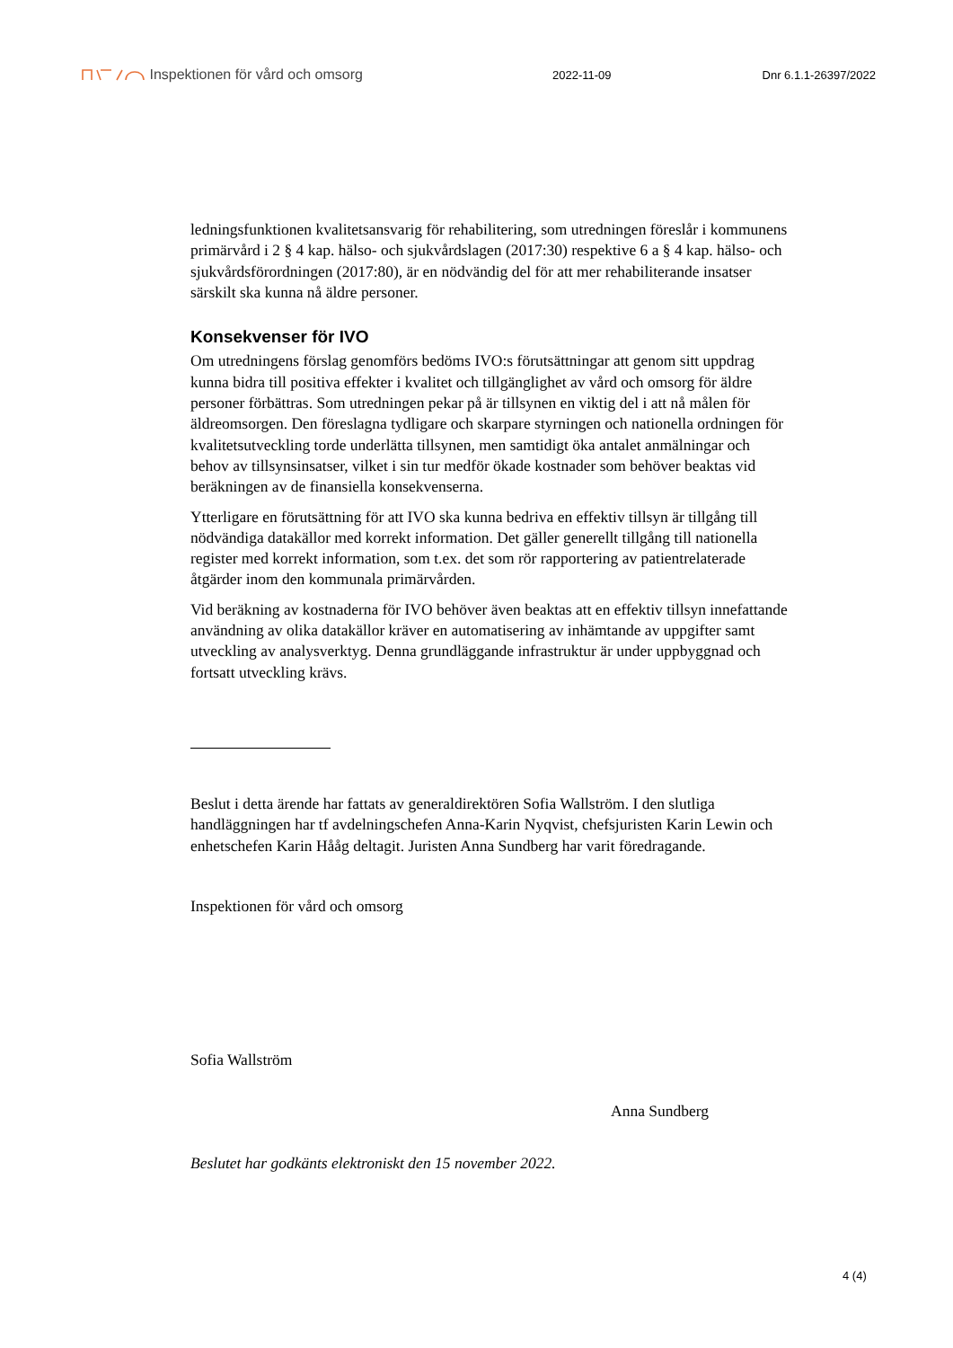Inspektionen för vård och omsorg
2022-11-09 Dnr 6.1.1-26397/2022
ledningsfunktionen kvalitetsansvarig för rehabilitering, som utredningen föreslår i kommunens primärvård i 2 § 4 kap. hälso- och sjukvårdslagen (2017:30) respektive 6 a § 4 kap. hälso- och sjukvårdsförordningen (2017:80), är en nödvändig del för att mer rehabiliterande insatser särskilt ska kunna nå äldre personer.
Konsekvenser för IVO
Om utredningens förslag genomförs bedöms IVO:s förutsättningar att genom sitt uppdrag kunna bidra till positiva effekter i kvalitet och tillgänglighet av vård och omsorg för äldre personer förbättras. Som utredningen pekar på är tillsynen en viktig del i att nå målen för äldreomsorgen. Den föreslagna tydligare och skarpare styrningen och nationella ordningen för kvalitetsutveckling torde underlätta tillsynen, men samtidigt öka antalet anmälningar och behov av tillsynsinsatser, vilket i sin tur medför ökade kostnader som behöver beaktas vid beräkningen av de finansiella konsekvenserna.
Ytterligare en förutsättning för att IVO ska kunna bedriva en effektiv tillsyn är tillgång till nödvändiga datakällor med korrekt information. Det gäller generellt tillgång till nationella register med korrekt information, som t.ex. det som rör rapportering av patientrelaterade åtgärder inom den kommunala primärvården.
Vid beräkning av kostnaderna för IVO behöver även beaktas att en effektiv tillsyn innefattande användning av olika datakällor kräver en automatisering av inhämtande av uppgifter samt utveckling av analysverktyg. Denna grundläggande infrastruktur är under uppbyggnad och fortsatt utveckling krävs.
Beslut i detta ärende har fattats av generaldirektören Sofia Wallström. I den slutliga handläggningen har tf avdelningschefen Anna-Karin Nyqvist, chefsjuristen Karin Lewin och enhetschefen Karin Hååg deltagit. Juristen Anna Sundberg har varit föredragande.
Inspektionen för vård och omsorg
Sofia Wallström
Anna Sundberg
Beslutet har godkänts elektroniskt den 15 november 2022.
4 (4)